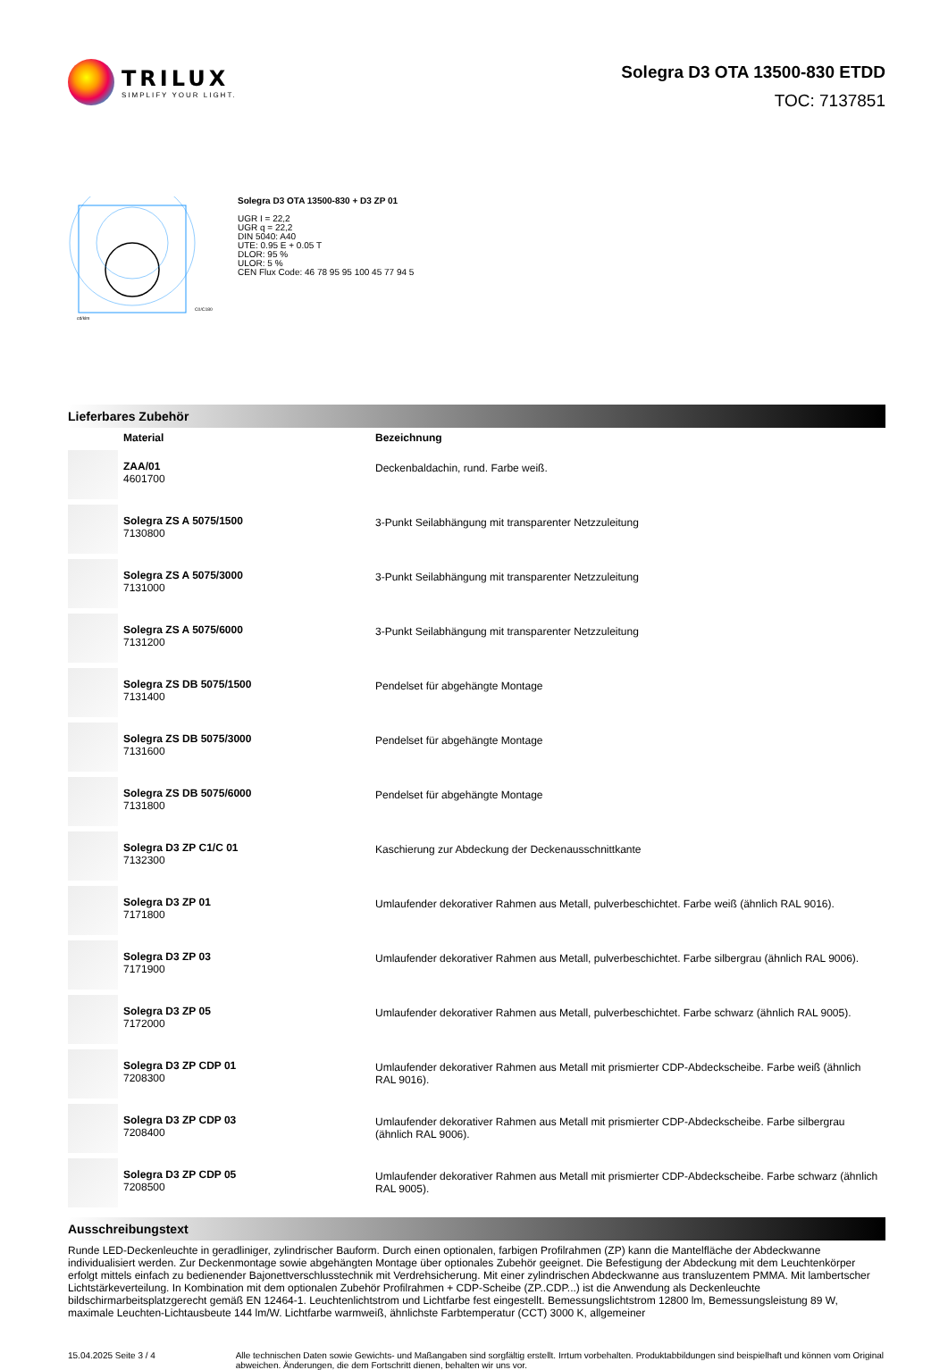TRILUX
SIMPLIFY YOUR LIGHT.
Solegra D3 OTA 13500-830 ETDD
TOC: 7137851
C0/C180
cd/klm
Solegra D3 OTA 13500-830 + D3 ZP 01
UGR I = 22,2
UGR q = 22,2
DIN 5040: A40
UTE: 0.95 E + 0.05 T
DLOR: 95 %
ULOR: 5 %
CEN Flux Code: 46 78 95 95 100 45 77 94 5
Lieferbares Zubehör
| | Material | Bezeichnung |
| --- | --- | --- |
| | ZAA/01 4601700 | Deckenbaldachin, rund. Farbe weiß. |
| | Solegra ZS A 5075/1500 7130800 | 3-Punkt Seilabhängung mit transparenter Netzzuleitung |
| | Solegra ZS A 5075/3000 7131000 | 3-Punkt Seilabhängung mit transparenter Netzzuleitung |
| | Solegra ZS A 5075/6000 7131200 | 3-Punkt Seilabhängung mit transparenter Netzzuleitung |
| | Solegra ZS DB 5075/1500 7131400 | Pendelset für abgehängte Montage |
| | Solegra ZS DB 5075/3000 7131600 | Pendelset für abgehängte Montage |
| | Solegra ZS DB 5075/6000 7131800 | Pendelset für abgehängte Montage |
| | Solegra D3 ZP C1/C 01 7132300 | Kaschierung zur Abdeckung der Deckenausschnittkante |
| | Solegra D3 ZP 01 7171800 | Umlaufender dekorativer Rahmen aus Metall, pulverbeschichtet. Farbe weiß (ähnlich RAL 9016). |
| | Solegra D3 ZP 03 7171900 | Umlaufender dekorativer Rahmen aus Metall, pulverbeschichtet. Farbe silbergrau (ähnlich RAL 9006). |
| | Solegra D3 ZP 05 7172000 | Umlaufender dekorativer Rahmen aus Metall, pulverbeschichtet. Farbe schwarz (ähnlich RAL 9005). |
| | Solegra D3 ZP CDP 01 7208300 | Umlaufender dekorativer Rahmen aus Metall mit prismierter CDP-Abdeckscheibe. Farbe weiß (ähnlich RAL 9016). |
| | Solegra D3 ZP CDP 03 7208400 | Umlaufender dekorativer Rahmen aus Metall mit prismierter CDP-Abdeckscheibe. Farbe silbergrau (ähnlich RAL 9006). |
| | Solegra D3 ZP CDP 05 7208500 | Umlaufender dekorativer Rahmen aus Metall mit prismierter CDP-Abdeckscheibe. Farbe schwarz (ähnlich RAL 9005). |
Ausschreibungstext
Runde LED-Deckenleuchte in geradliniger, zylindrischer Bauform. Durch einen optionalen, farbigen Profilrahmen (ZP) kann die Mantelfläche der Abdeckwanne individualisiert werden. Zur Deckenmontage sowie abgehängten Montage über optionales Zubehör geeignet. Die Befestigung der Abdeckung mit dem Leuchtenkörper erfolgt mittels einfach zu bedienender Bajonettverschlusstechnik mit Verdrehsicherung. Mit einer zylindrischen Abdeckwanne aus transluzentem PMMA. Mit lambertscher Lichtstärkeverteilung. In Kombination mit dem optionalen Zubehör Profilrahmen + CDP-Scheibe (ZP..CDP...) ist die Anwendung als Deckenleuchte bildschirmarbeitsplatzgerecht gemäß EN 12464-1. Leuchtenlichtstrom und Lichtfarbe fest eingestellt. Bemessungslichtstrom 12800 lm, Bemessungsleistung 89 W, maximale Leuchten-Lichtausbeute 144 lm/W. Lichtfarbe warmweiß, ähnlichste Farbtemperatur (CCT) 3000 K, allgemeiner
15.04.2025 Seite 3 / 4 Alle technischen Daten sowie Gewichts- und Maßangaben sind sorgfältig erstellt. Irrtum vorbehalten. Produktabbildungen sind beispielhaft und können vom Original abweichen. Änderungen, die dem Fortschritt dienen, behalten wir uns vor.